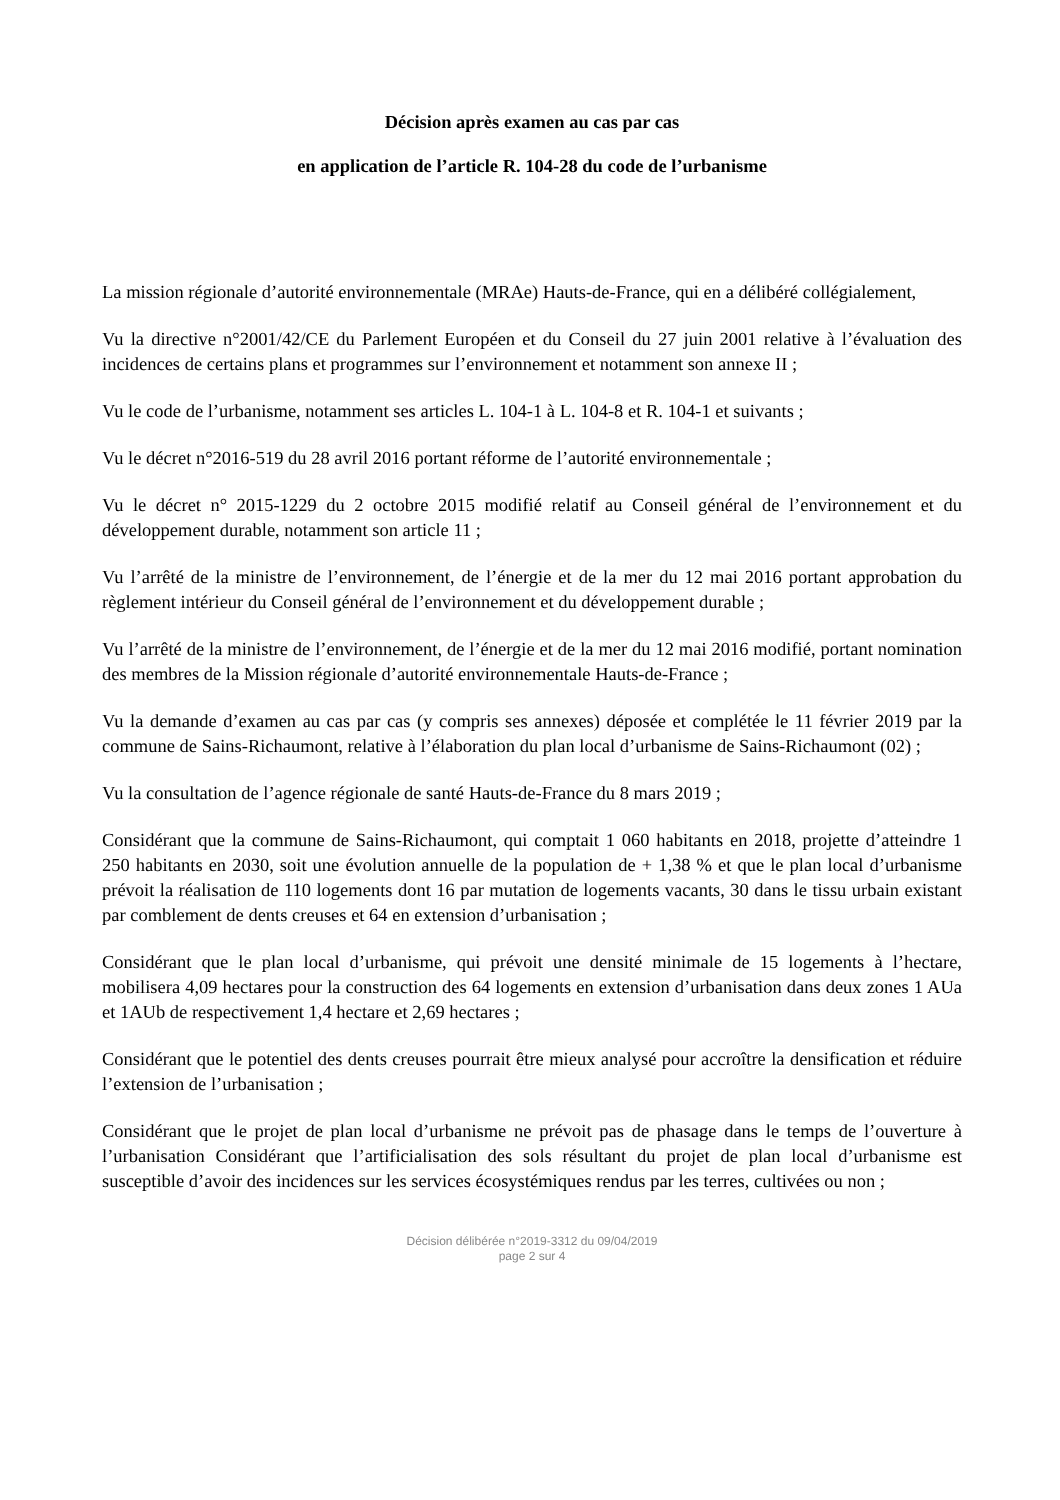Décision après examen au cas par cas
en application de l’article R. 104-28 du code de l’urbanisme
La mission régionale d’autorité environnementale (MRAe) Hauts-de-France, qui en a délibéré collégialement,
Vu la directive n°2001/42/CE du Parlement Européen et du Conseil du 27 juin 2001 relative à l’évaluation des incidences de certains plans et programmes sur l’environnement et notamment son annexe II ;
Vu le code de l’urbanisme, notamment ses articles L. 104-1 à L. 104-8 et R. 104-1 et suivants ;
Vu le décret n°2016-519 du 28 avril 2016 portant réforme de l’autorité environnementale ;
Vu le décret n° 2015-1229 du 2 octobre 2015 modifié relatif au Conseil général de l’environnement et du développement durable, notamment son article 11 ;
Vu l’arrêté de la ministre de l’environnement, de l’énergie et de la mer du 12 mai 2016 portant approbation du règlement intérieur du Conseil général de l’environnement et du développement durable ;
Vu l’arrêté de la ministre de l’environnement, de l’énergie et de la mer du 12 mai 2016 modifié, portant nomination des membres de la Mission régionale d’autorité environnementale Hauts-de-France ;
Vu la demande d’examen au cas par cas (y compris ses annexes) déposée et complétée le 11 février 2019 par la commune de Sains-Richaumont, relative à l’élaboration du plan local d’urbanisme de Sains-Richaumont (02) ;
Vu la consultation de l’agence régionale de santé Hauts-de-France du 8 mars 2019 ;
Considérant que la commune de Sains-Richaumont, qui comptait 1 060 habitants en 2018, projette d’atteindre 1 250 habitants en 2030, soit une évolution annuelle de la population de + 1,38 % et que le plan local d’urbanisme prévoit la réalisation de 110 logements dont 16 par mutation de logements vacants, 30 dans le tissu urbain existant par comblement de dents creuses et 64 en extension d’urbanisation ;
Considérant que le plan local d’urbanisme, qui prévoit une densité minimale de 15 logements à l’hectare, mobilisera 4,09 hectares pour la construction des 64 logements en extension d’urbanisation dans deux zones 1 AUa et 1AUb de respectivement 1,4 hectare et 2,69 hectares ;
Considérant que le potentiel des dents creuses pourrait être mieux analysé pour accroître la densification et réduire l’extension de l’urbanisation ;
Considérant que le projet de plan local d’urbanisme ne prévoit pas de phasage dans le temps de l’ouverture à l’urbanisation Considérant que l’artificialisation des sols résultant du projet de plan local d’urbanisme est susceptible d’avoir des incidences sur les services écosystémiques rendus par les terres, cultivées ou non ;
Décision délibérée n°2019-3312 du 09/04/2019
page 2 sur 4